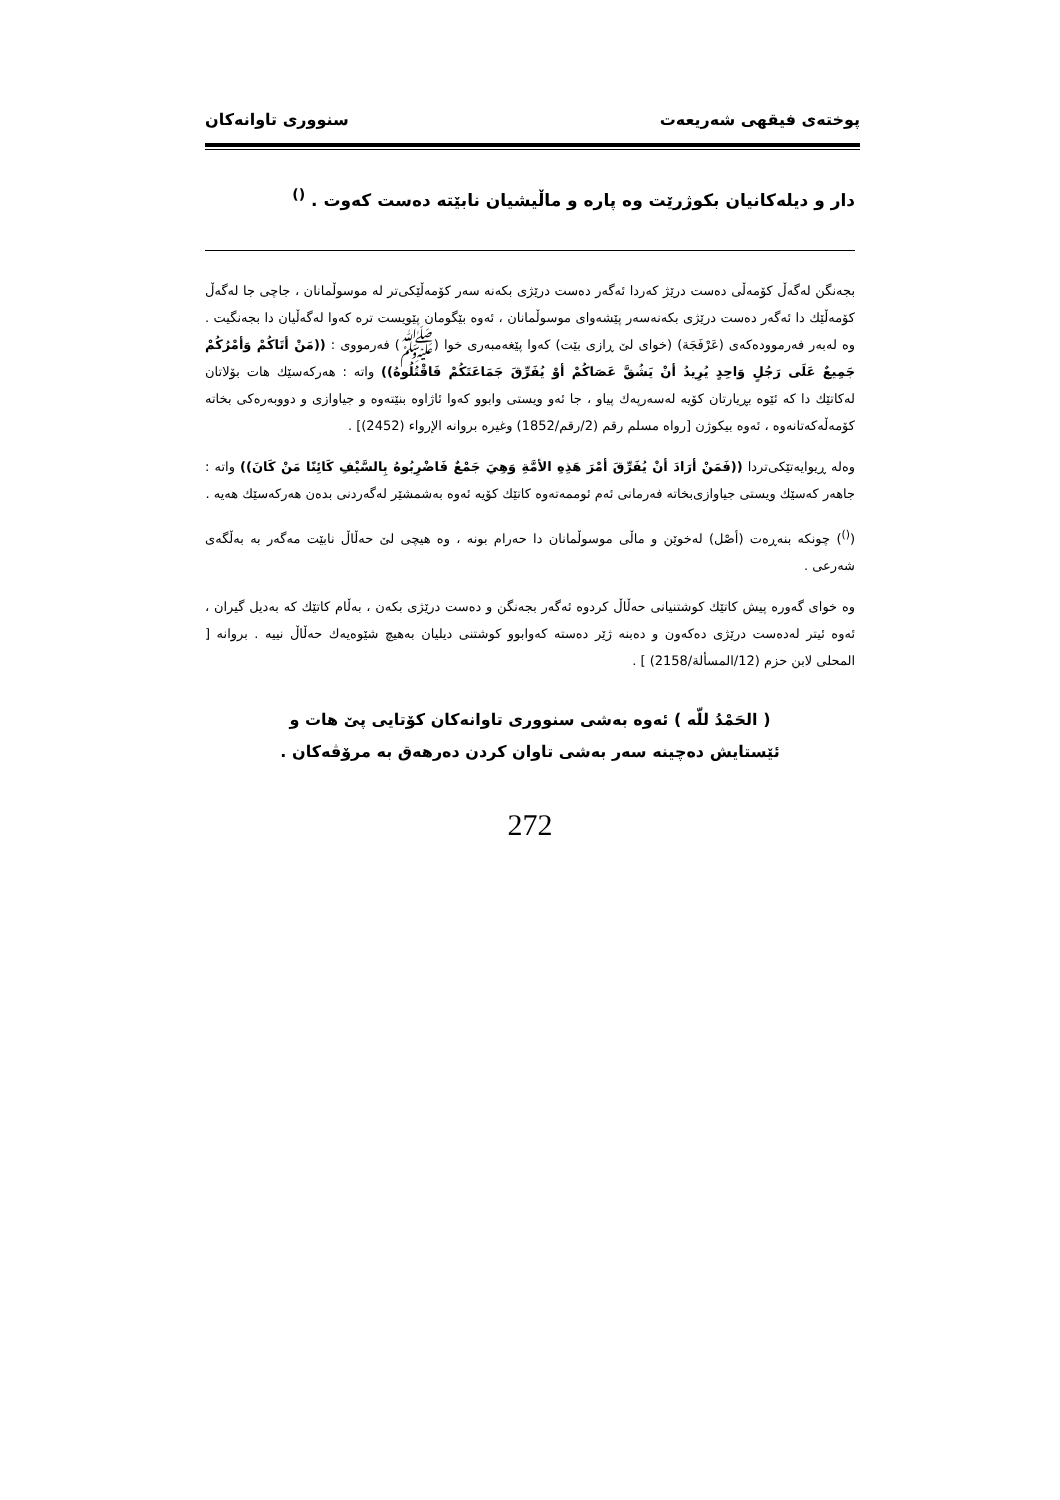پوختەی فیقهی شەریعەت سنووری تاوانەکان
دار و دیلەکانیان بکوژرێت وە پارە و ماڵیشیان نابێتە دەست کەوت . <sup>()</sup>
بجەنگن لەگەڵ کۆمەڵی دەست درێژ کەردا ئەگەر دەست درێژی بکەنە سەر کۆمەڵێکی‌تر لە موسوڵمانان ، جاچی جا لەگەڵ کۆمەڵێك دا ئەگەر دەست درێژی بکەنەسەر پێشەوای موسوڵمانان ، ئەوە بێگومان پێویست ترە کەوا لەگەڵیان دا بجەنگیت . وە لەبەر فەرموودەکەی (عَرْفَجَة) (خوای لێ ڕازی بێت) کەوا پێغەمبەری خوا (ﷺ) فەرمووی : ((مَنْ أتَاكُمْ وَأمْرُكُمْ جَمِيعٌ عَلَى رَجُلٍ وَاحِدٍ يُرِيدُ أنْ يَشُقَّ عَصَاكُمْ أوْ يُفَرِّقَ جَمَاعَتَكُمْ فَاقْتُلُوهُ)) واتە : هەرکەسێك هات بۆلاتان لەکاتێك دا کە ئێوە بڕیارتان کۆیە لەسەرپەك پیاو ، جا ئەو ویستی وابوو کەوا ئاژاوە بنێتەوە و جیاوازی و دووبەرەکی بخاتە کۆمەڵەکەتانەوە ، ئەوە بیکوژن [رواه مسلم رقم (2/رقم/1852) وغيره بروانە الإرواء (2452)] .
وەلە ڕیوایەتێکی‌تردا ((فَمَنْ أرَادَ أنْ يُفَرِّقَ أمْرَ هَذِهِ الأمَّةِ وَهِيَ جَمْعٌ فَاضْرِبُوهُ بِالسَّيْفِ كَائِنًا مَنْ كَانَ)) واتە : جاهەر کەسێك ویستی جیاوازی‌بخاتە فەرمانی ئەم ئوممەتەوە کاتێك کۆیە ئەوە بەشمشێر لەگەردنی بدەن هەرکەسێك هەیە .
(<sup>()</sup>) چونکە بنەڕەت (أصْل) لەخوێن و ماڵی موسوڵمانان دا حەرام بونە ، وە هیچی لێ حەڵاڵ نابێت مەگەر بە بەڵگەی شەرعی .
وە خوای گەورە پیش کاتێك کوشتنیانی حەڵاڵ کردوە ئەگەر بجەنگن و دەست درێژی بکەن ، بەڵام کاتێك کە بەدیل گیران ، ئەوە ئیتر لەدەست درێژی دەکەون و دەبنە ژێر دەستە کەوابوو کوشتنی دیلیان بەهیچ شێوەیەك حەڵاڵ نییە . بروانە [ المحلى لابن حزم (12/المسألة/2158) ] .
( الحَمْدُ للّه ) ئەوە بەشی سنووری تاوانەکان کۆتایی پێ هات و
ئێستایش دەچینە سەر بەشی تاوان کردن دەرهەق بە مرۆڤەکان .
272